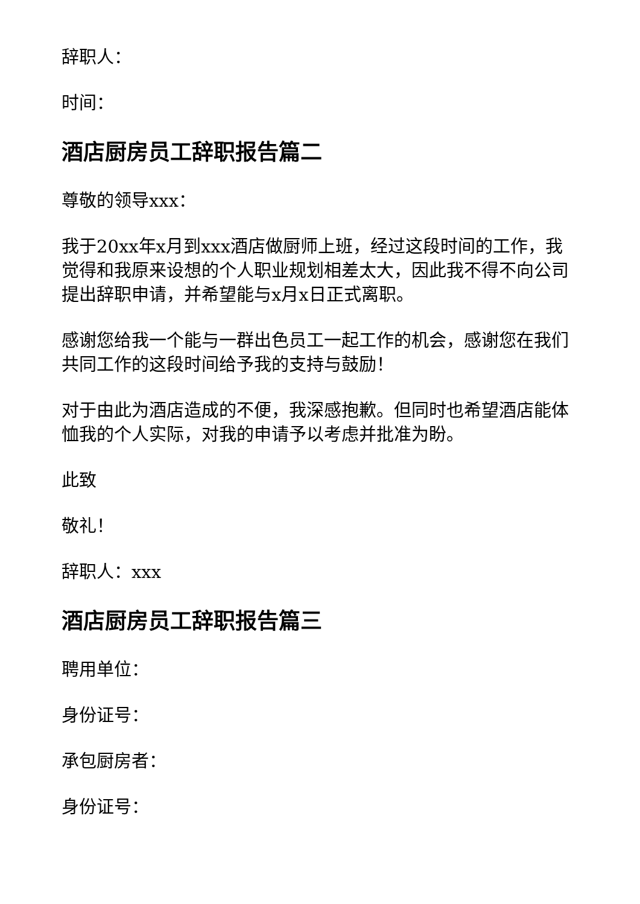辞职人：
时间：
酒店厨房员工辞职报告篇二
尊敬的领导xxx：
我于20xx年x月到xxx酒店做厨师上班，经过这段时间的工作，我觉得和我原来设想的个人职业规划相差太大，因此我不得不向公司提出辞职申请，并希望能与x月x日正式离职。
感谢您给我一个能与一群出色员工一起工作的机会，感谢您在我们共同工作的这段时间给予我的支持与鼓励！
对于由此为酒店造成的不便，我深感抱歉。但同时也希望酒店能体恤我的个人实际，对我的申请予以考虑并批准为盼。
此致
敬礼！
辞职人：xxx
酒店厨房员工辞职报告篇三
聘用单位：
身份证号：
承包厨房者：
身份证号：